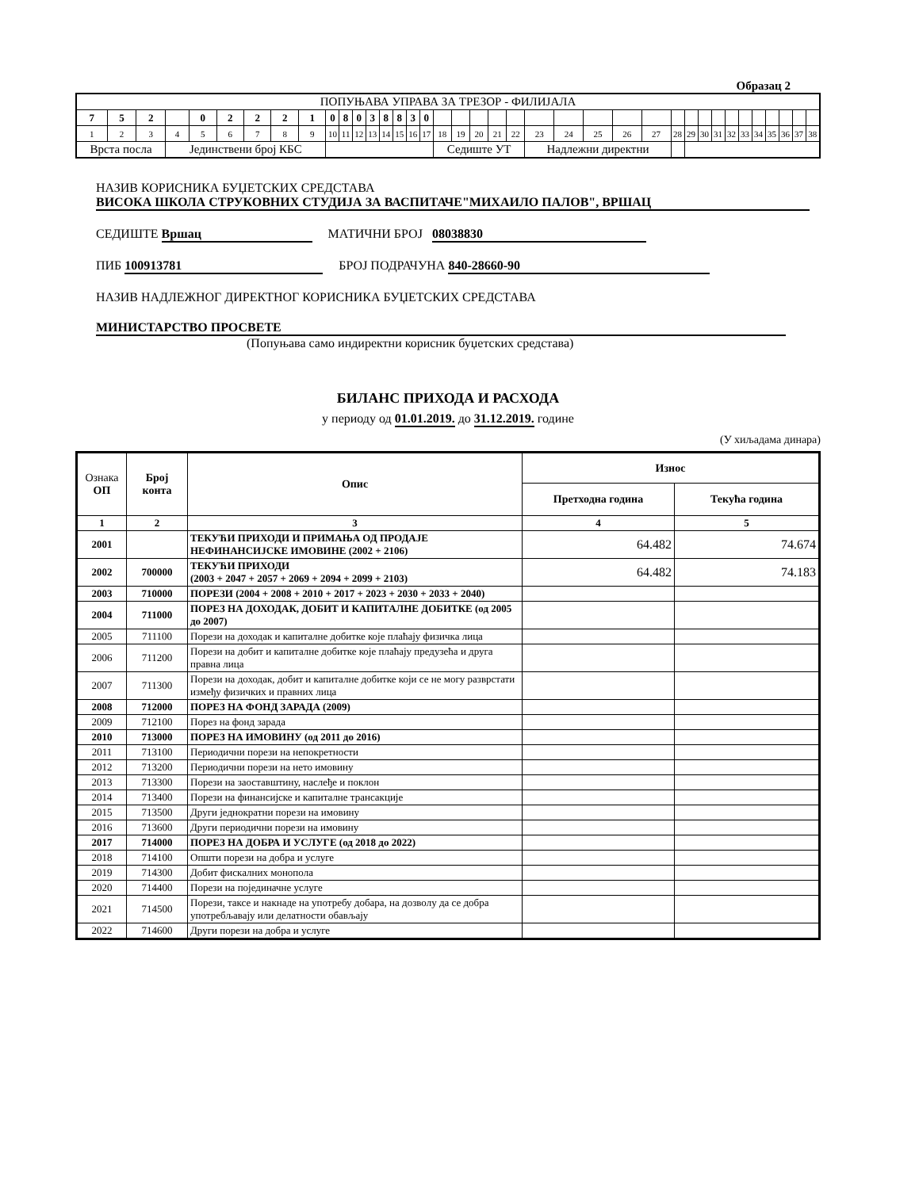Образац 2
| ПОПУЊАВА УПРАВА ЗА ТРЕЗОР - ФИЛИЈАЛА | | | | | | | | | | | | | | | | | | | | | | | | | | | | | | | | | | | | | |
| 7 | 5 | 2 | | 0 | 2 | 2 | 2 | 1 | 0 | 8 | 0 | 3 | 8 | 8 | 3 | 0 | | | | | | | | | | | | | | | | | | | | | |
| 1 | 2 | 3 | 4 | 5 | 6 | 7 | 8 | 9 | 10 | 11 | 12 | 13 | 14 | 15 | 16 | 17 | 18 | 19 | 20 | 21 | 22 | 23 | 24 | 25 | 26 | 27 | 28 | 29 | 30 | 31 | 32 | 33 | 34 | 35 | 36 | 37 | 38 |
| Врста посла | | | Јединствени број КБС | | | | | | | | | | | | | | Седиште УТ | | | | | Надлежни директни | | | | | | | | | | | | | | | |
НАЗИВ КОРИСНИКА БУЏЕТСКИХ СРЕДСТАВА
ВИСОКА ШКОЛА СТРУКОВНИХ СТУДИЈА ЗА ВАСПИТАЧЕ"МИХАИЛО ПАЛОВ", ВРШАЦ
СЕДИШТЕ Вршац МАТИЧНИ БРОЈ 08038830
ПИБ 100913781 БРОЈ ПОДРАЧУНА 840-28660-90
НАЗИВ НАДЛЕЖНОГ ДИРЕКТНОГ КОРИСНИКА БУЏЕТСКИХ СРЕДСТАВА
МИНИСТАРСТВО ПРОСВЕТЕ
(Попуњава само индиректни корисник буџетских средстава)
БИЛАНС ПРИХОДА И РАСХОДА
у периоду од 01.01.2019. до 31.12.2019. године
(У хиљадама динара)
| Ознака ОП | Број конта | Опис | Износ | |
| | | | Претходна година | Текућа година |
| 1 | 2 | 3 | 4 | 5 |
| 2001 | | ТЕКУЋИ ПРИХОДИ И ПРИМАЊА ОД ПРОДАЈЕ НЕФИНАНСИЈСКЕ ИМОВИНЕ (2002 + 2106) | 64.482 | 74.674 |
| 2002 | 700000 | ТЕКУЋИ ПРИХОДИ (2003 + 2047 + 2057 + 2069 + 2094 + 2099 + 2103) | 64.482 | 74.183 |
| 2003 | 710000 | ПОРЕЗИ (2004 + 2008 + 2010 + 2017 + 2023 + 2030 + 2033 + 2040) | | |
| 2004 | 711000 | ПОРЕЗ НА ДОХОДАК, ДОБИТ И КАПИТАЛНЕ ДОБИТКЕ (од 2005 до 2007) | | |
| 2005 | 711100 | Порези на доходак и капиталне добитке које плаћају физичка лица | | |
| 2006 | 711200 | Порези на добит и капиталне добитке које плаћају предузећа и друга правна лица | | |
| 2007 | 711300 | Порези на доходак, добит и капиталне добитке који се не могу разврстати између физичких и правних лица | | |
| 2008 | 712000 | ПОРЕЗ НА ФОНД ЗАРАДА (2009) | | |
| 2009 | 712100 | Порез на фонд зарада | | |
| 2010 | 713000 | ПОРЕЗ НА ИМОВИНУ (од 2011 до 2016) | | |
| 2011 | 713100 | Периодични порези на непокретности | | |
| 2012 | 713200 | Периодични порези на нето имовину | | |
| 2013 | 713300 | Порези на заоставштину, наслеђе и поклон | | |
| 2014 | 713400 | Порези на финансијске и капиталне трансакције | | |
| 2015 | 713500 | Други једнократни порези на имовину | | |
| 2016 | 713600 | Други периодични порези на имовину | | |
| 2017 | 714000 | ПОРЕЗ НА ДОБРА И УСЛУГЕ (од 2018 до 2022) | | |
| 2018 | 714100 | Општи порези на добра и услуге | | |
| 2019 | 714300 | Добит фискалних монопола | | |
| 2020 | 714400 | Порези на појединачне услуге | | |
| 2021 | 714500 | Порези, таксе и накнаде на употребу добара, на дозволу да се добра употребљавају или делатности обављају | | |
| 2022 | 714600 | Други порези на добра и услуге | | |